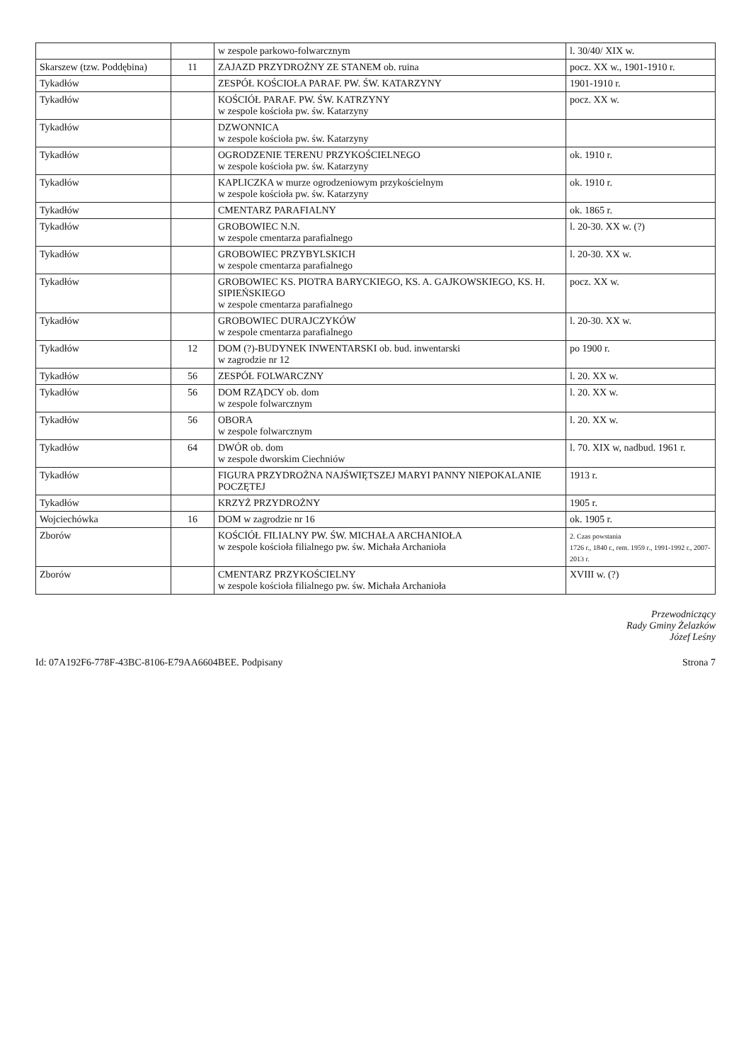| | | w zespole parkowo-folwarcznym | l. 30/40/ XIX w. |
| Skarszew (tzw. Poddębina) | 11 | ZAJAZD PRZYDROŻNY ZE STANEM ob. ruina | pocz. XX w., 1901-1910 r. |
| Tykadłów | | ZESPÓŁ KOŚCIOŁA PARAF. PW. ŚW. KATARZYNY | 1901-1910 r. |
| Tykadłów | | KOŚCIÓŁ PARAF. PW. ŚW. KATRZYNY w zespole kościoła pw. św. Katarzyny | pocz. XX w. |
| Tykadłów | | DZWONNICA w zespole kościoła pw. św. Katarzyny | |
| Tykadłów | | OGRODZENIE TERENU PRZYKOŚCIELNEGO w zespole kościoła pw. św. Katarzyny | ok. 1910 r. |
| Tykadłów | | KAPLICZKA w murze ogrodzeniowym przykościelnym w zespole kościoła pw. św. Katarzyny | ok. 1910 r. |
| Tykadłów | | CMENTARZ PARAFIALNY | ok. 1865 r. |
| Tykadłów | | GROBOWIEC N.N. w zespole cmentarza parafialnego | l. 20-30. XX w. (?) |
| Tykadłów | | GROBOWIEC PRZYBYLSKICH w zespole cmentarza parafialnego | l. 20-30. XX w. |
| Tykadłów | | GROBOWIEC KS. PIOTRA BARYCKIEGO, KS. A. GAJKOWSKIEGO, KS. H. SIPIEŃSKIEGO w zespole cmentarza parafialnego | pocz. XX w. |
| Tykadłów | | GROBOWIEC DURAJCZYKÓW w zespole cmentarza parafialnego | l. 20-30. XX w. |
| Tykadłów | 12 | DOM (?)-BUDYNEK INWENTARSKI ob. bud. inwentarski w zagrodzie nr 12 | po 1900 r. |
| Tykadłów | 56 | ZESPÓŁ FOLWARCZNY | l. 20. XX w. |
| Tykadłów | 56 | DOM RZĄDCY ob. dom w zespole folwarcznym | l. 20. XX w. |
| Tykadłów | 56 | OBORA w zespole folwarcznym | l. 20. XX w. |
| Tykadłów | 64 | DWÓR ob. dom w zespole dworskim Ciechniów | l. 70. XIX w, nadbud. 1961 r. |
| Tykadłów | | FIGURA PRZYDROŻNA NAJŚWIĘTSZEJ MARYI PANNY NIEPOKALANIE POCZĘTEJ | 1913 r. |
| Tykadłów | | KRZYŻ PRZYDROŻNY | 1905 r. |
| Wojciechówka | 16 | DOM w zagrodzie nr 16 | ok. 1905 r. |
| Zborów | | KOŚCIÓŁ FILIALNY PW. ŚW. MICHAŁA ARCHANIOŁA w zespole kościoła filialnego pw. św. Michała Archanioła | 2. Czas powstania 1726 r., 1840 r., rem. 1959 r., 1991-1992 r., 2007-2013 r. |
| Zborów | | CMENTARZ PRZYKOŚCIELNY w zespole kościoła filialnego pw. św. Michała Archanioła | XVIII w. (?) |
Przewodniczący
Rady Gminy Żelazków
Józef Leśny
Id: 07A192F6-778F-43BC-8106-E79AA6604BEE. Podpisany Strona 7